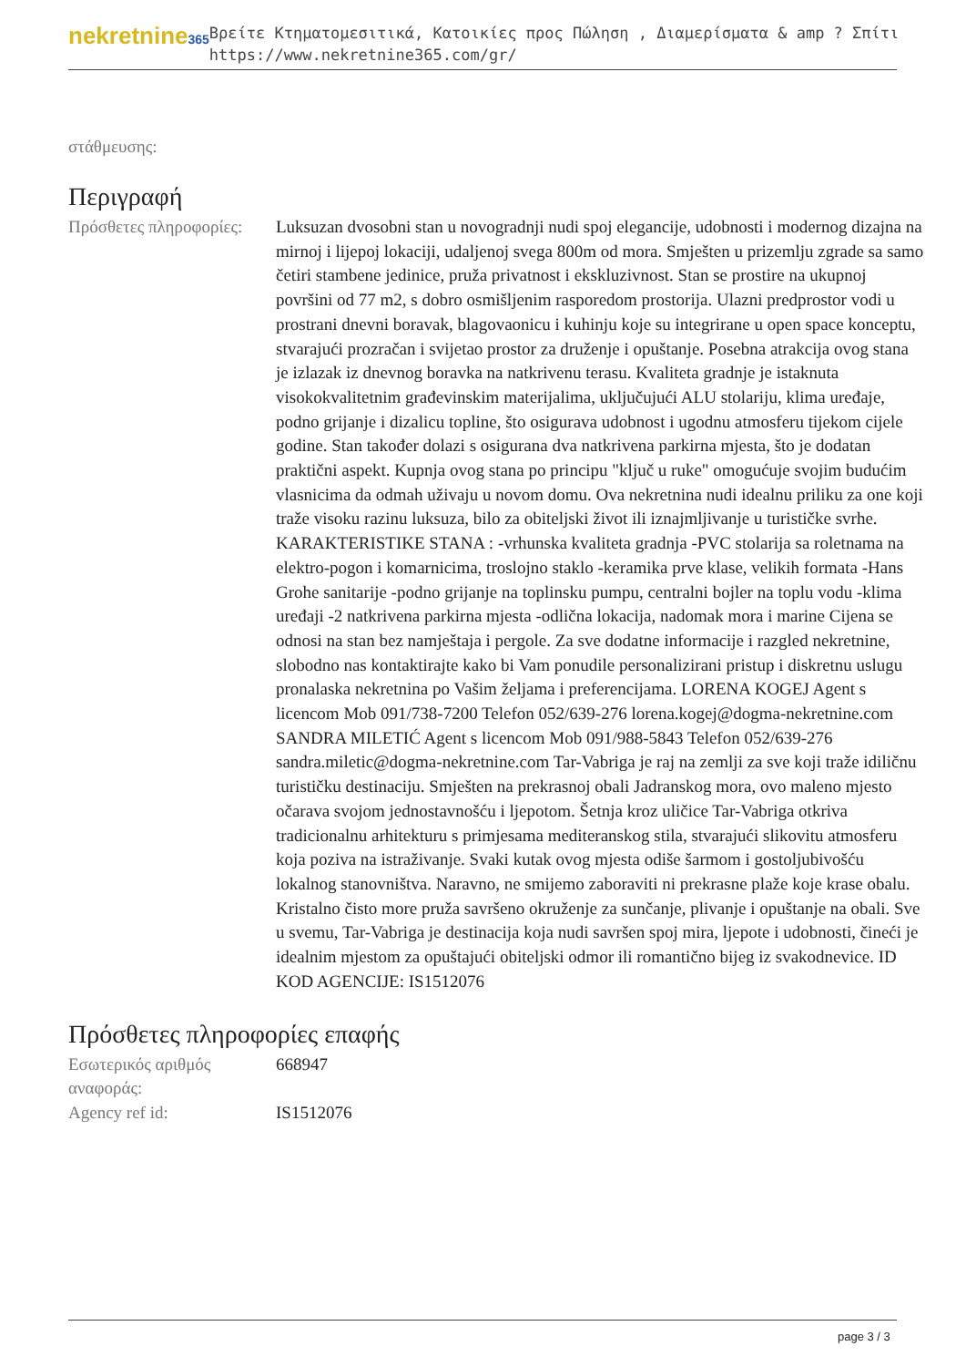nekretnine365
Βρείτε Κτηματομεσιτικά, Κατοικίες προς Πώληση , Διαμερίσματα & amp ? Σπίτι
https://www.nekretnine365.com/gr/
στάθμευσης:
Περιγραφή
| Πρόσθετες πληροφορίες: | Luksuzan dvosobni stan u novogradnji nudi spoj elegancije, udobnosti i modernog dizajna na mirnoj i lijepoj lokaciji, udaljenoj svega 800m od mora. Smješten u prizemlju zgrade sa samo četiri stambene jedinice, pruža privatnost i ekskluzivnost. Stan se prostire na ukupnoj površini od 77 m2, s dobro osmišljenim rasporedom prostorija. Ulazni predprostor vodi u prostrani dnevni boravak, blagovaonicu i kuhinju koje su integrirane u open space konceptu, stvarajući prozračan i svijetao prostor za druženje i opuštanje. Posebna atrakcija ovog stana je izlazak iz dnevnog boravka na natkrivenu terasu. Kvaliteta gradnje je istaknuta visokokvalitetnim građevinskim materijalima, uključujući ALU stolariju, klima uređaje, podno grijanje i dizalicu topline, što osigurava udobnost i ugodnu atmosferu tijekom cijele godine. Stan također dolazi s osigurana dva natkrivena parkirna mjesta, što je dodatan praktični aspekt. Kupnja ovog stana po principu "ključ u ruke" omogućuje svojim budućim vlasnicima da odmah uživaju u novom domu. Ova nekretnina nudi idealnu priliku za one koji traže visoku razinu luksuza, bilo za obiteljski život ili iznajmljivanje u turističke svrhe. KARAKTERISTIKE STANA : -vrhunska kvaliteta gradnja -PVC stolarija sa roletnama na elektro-pogon i komarnicima, troslojno staklo -keramika prve klase, velikih formata -Hans Grohe sanitarije -podno grijanje na toplinsku pumpu, centralni bojler na toplu vodu -klima uređaji -2 natkrivena parkirna mjesta -odlična lokacija, nadomak mora i marine Cijena se odnosi na stan bez namještaja i pergole. Za sve dodatne informacije i razgled nekretnine, slobodno nas kontaktirajte kako bi Vam ponudile personalizirani pristup i diskretnu uslugu pronalaska nekretnina po Vašim željama i preferencijama. LORENA KOGEJ Agent s licencom Mob 091/738-7200 Telefon 052/639-276 lorena.kogej@dogma-nekretnine.com SANDRA MILETIĆ Agent s licencom Mob 091/988-5843 Telefon 052/639-276 sandra.miletic@dogma-nekretnine.com Tar-Vabriga je raj na zemlji za sve koji traže idiličnu turističku destinaciju. Smješten na prekrasnoj obali Jadranskog mora, ovo maleno mjesto očarava svojom jednostavnošću i ljepotom. Šetnja kroz uličice Tar-Vabriga otkriva tradicionalnu arhitekturu s primjesama mediteranskog stila, stvarajući slikovitu atmosferu koja poziva na istraživanje. Svaki kutak ovog mjesta odiše šarmom i gostoljubivošću lokalnog stanovništva. Naravno, ne smijemo zaboraviti ni prekrasne plaže koje krase obalu. Kristalno čisto more pruža savršeno okruženje za sunčanje, plivanje i opuštanje na obali. Sve u svemu, Tar-Vabriga je destinacija koja nudi savršen spoj mira, ljepote i udobnosti, čineći je idealnim mjestom za opuštajući obiteljski odmor ili romantično bijeg iz svakodnevice. ID KOD AGENCIJE: IS1512076 |
Πρόσθετες πληροφορίες επαφής
| Εσωτερικός αριθμός αναφοράς: | 668947 |
| Agency ref id: | IS1512076 |
page 3 / 3